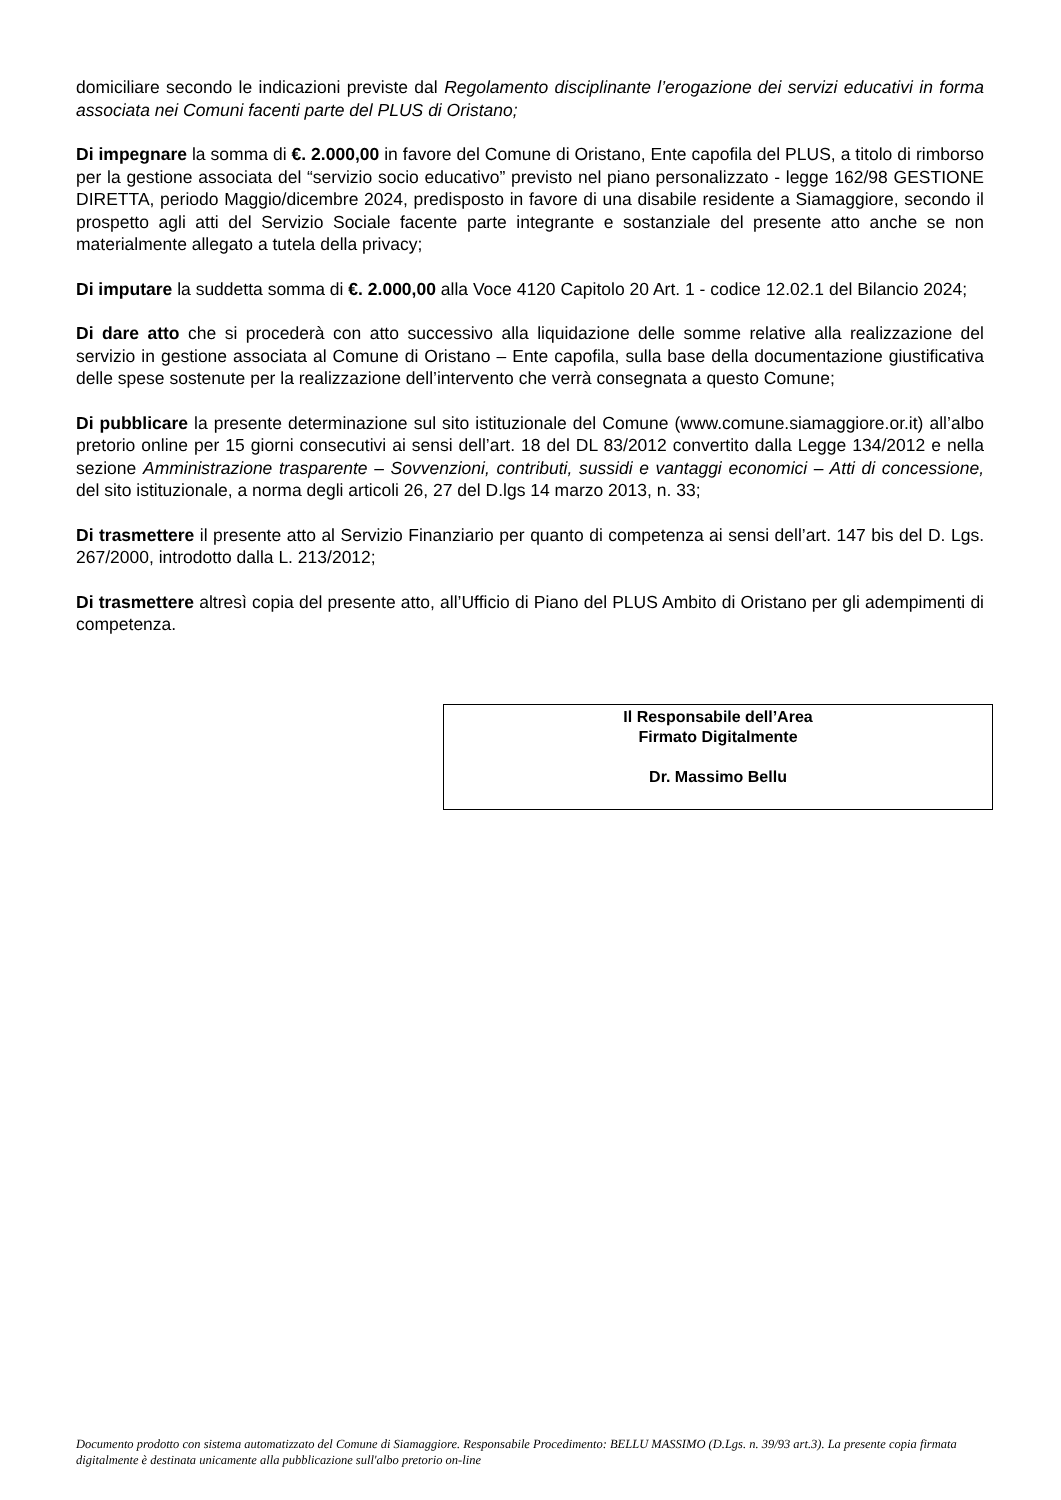domiciliare secondo le indicazioni previste dal Regolamento disciplinante l’erogazione dei servizi educativi in forma associata nei Comuni facenti parte del PLUS di Oristano;
Di impegnare la somma di €. 2.000,00 in favore del Comune di Oristano, Ente capofila del PLUS, a titolo di rimborso per la gestione associata del “servizio socio educativo” previsto nel piano personalizzato - legge 162/98 GESTIONE DIRETTA, periodo Maggio/dicembre 2024, predisposto in favore di una disabile residente a Siamaggiore, secondo il prospetto agli atti del Servizio Sociale facente parte integrante e sostanziale del presente atto anche se non materialmente allegato a tutela della privacy;
Di imputare la suddetta somma di €. 2.000,00 alla Voce 4120 Capitolo 20 Art. 1 - codice 12.02.1 del Bilancio 2024;
Di dare atto che si procederà con atto successivo alla liquidazione delle somme relative alla realizzazione del servizio in gestione associata al Comune di Oristano – Ente capofila, sulla base della documentazione giustificativa delle spese sostenute per la realizzazione dell’intervento che verrà consegnata a questo Comune;
Di pubblicare la presente determinazione sul sito istituzionale del Comune (www.comune.siamaggiore.or.it) all’albo pretorio online per 15 giorni consecutivi ai sensi dell’art. 18 del DL 83/2012 convertito dalla Legge 134/2012 e nella sezione Amministrazione trasparente – Sovvenzioni, contributi, sussidi e vantaggi economici – Atti di concessione, del sito istituzionale, a norma degli articoli 26, 27 del D.lgs 14 marzo 2013, n. 33;
Di trasmettere il presente atto al Servizio Finanziario per quanto di competenza ai sensi dell’art. 147 bis del D. Lgs. 267/2000, introdotto dalla L. 213/2012;
Di trasmettere altresì copia del presente atto, all’Ufficio di Piano del PLUS Ambito di Oristano per gli adempimenti di competenza.
Il Responsabile dell’Area
Firmato Digitalmente
Dr. Massimo Bellu
Documento prodotto con sistema automatizzato del Comune di Siamaggiore. Responsabile Procedimento: BELLU MASSIMO (D.Lgs. n. 39/93 art.3). La presente copia firmata digitalmente è destinata unicamente alla pubblicazione sull'albo pretorio on-line